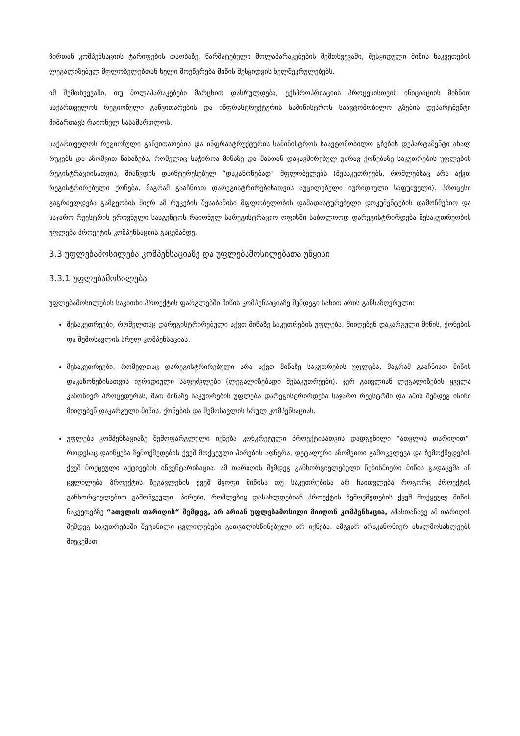პირთან კომპენსაციის ტარიფების თაობაზე. წარმატებული მოლაპარაკებების შემთხვევაში, შესყიდული მიწის ნაკვეთების ლეგალიზებულ მფლობელებთან ხელი მოეწერება მიწის შესყიდვის ხელშეკრულებებს.
იმ შემთხვევაში, თუ მოლაპარაკებები მარცხით დასრულდება, ექსპროპრიაციის პროცესისთვის ინიციაციის მიზნით საქართველოს რეგიონული განვითარების და ინფრასტრუქტურის სამინისტროს საავტომობილო გზების დეპარტმენტი მიმართავს რაიონულ სასამართლოს.
საქართველოს რეგიონული განვითარების და ინფრასტრუქტურის სამინისტროს საავტომობილო გზების დეპარტამენტი ახალ რუკებს და აზომვით ნახაზებს, რომელიც საჭიროა მიწაზე და მასთან დაკავშირებულ უძრავ ქონებაზე საკუთრების უფლების რეგისტრაციისათვის, მიაწვდის დაინტერესებულ “დაკანონებად” მფლობელებს (მესაკუთრეებს, რომლებსაც არა აქვთ რეგისტრირებული ქონება, მაგრამ გააჩნიათ დარეგისტრირებისათვის აუცილებელი იურიდიული საფუძველი). პროცესი გაგრძელდება გამგეობის მიერ ამ რუკების შესაბამისი მფლობელობის დამადასტურებელი დოკუმენტების დამოწმებით და საჯარო რეესტრის ეროვნული სააგენტოს რაიონულ სარეგისტრაციო ოფისში საბოლოოდ დარეგისტრირდება მესაკუთრეობის უფლება პროექტის კომპენსაციის გაცემამდე.
3.3 უფლებამოსილება კომპენსაციაზე და უფლებამოსილებათა უწყისი
3.3.1 უფლებამოსილება
უფლებამოსილების საკითხი პროექტის ფარგლებში მიწის კომპენსაციაზე შემდეგი სახით არის განსაზღვრული:
მესაკუთრეები, რომელთაც დარეგისტრირებული აქვთ მიწაზე საკუთრების უფლება, მიიღებენ დაკარგული მიწის, ქონების და შემოსავლის სრულ კომპენსაციას.
მესაკუთრეები, რომელთაც დარეგისტრირებული არა აქვთ მიწაზე საკუთრების უფლება, მაგრამ გააჩნიათ მიწის დაკანონებისათვის იურიდიული საფუძვლები (ლეგალიზებადი მესაკუთრეები), ჯერ გაივლიან ლეგალიზების ყველა კანონიერ პროცედურას, მათ მიწაზე საკუთრების უფლება დარეგისტრირდება საჯარო რეესტრში და ამის შემდეგ ისინი მიიღებენ დაკარგული მიწის, ქონების და შემოსავლის სრულ კომპენსაციას.
უფლება კომპენსაციაზე შემოფარგლული იქნება კონკრეტული პროექტისათვის დადგენილი “ათვლის თარიღით“, როდესაც დაიწყება ზემოქმედების ქვეშ მოქცეული პირების აღწერა, დეტალური აზომვითი გამოკვლევა და ზემოქმედების ქვეშ მოქცეული აქტივების ინვენტარიზაცია. ამ თარიღის შემდეგ განხორციელებული ნებისმიერი მიწის გადაცემა ან ცვლილება პროექტის ზეგავლენის ქვეშ მყოფი მიწისა თუ საკუთრებისა არ ჩაითვლება როგორც პროექტის განხორციელებით გამოწვეული. პირები, რომლებიც დასახლდებიან პროექტის ზემოქმედების ქვეშ მოქცეულ მიწის ნაკვეთებზე “ათვლის თარიღის“ შემდეგ, არ არიან უფლებამოსილი მიიღონ კომპენსაცია, ამასთანავე ამ თარიღის შემდეგ საკუთრებაში შეტანილი ცვლილებები გათვალისწინებული არ იქნება. ამგვარ არაკანონიერ ახალმოსახლეებს მიეცემათ